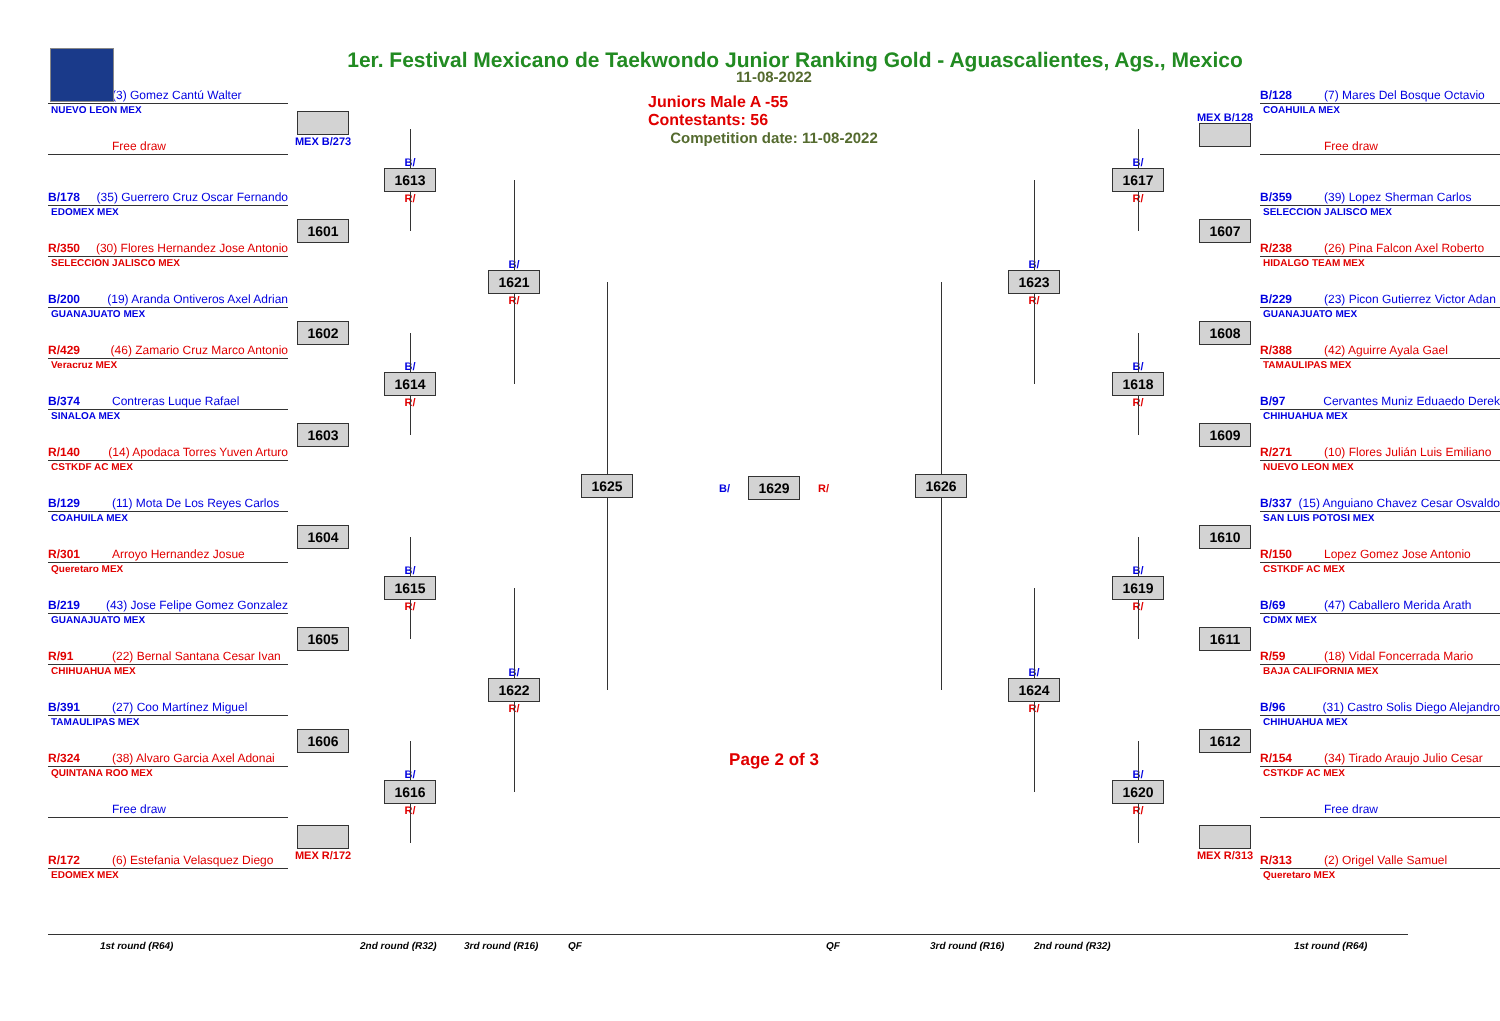1er. Festival Mexicano de Taekwondo Junior Ranking Gold - Aguascalientes, Ags., Mexico
(3) Gomez Cantú Walter
NUEVO LEON MEX
Free draw
B/178 (35) Guerrero Cruz Oscar Fernando
EDOMEX MEX
R/350 (30) Flores Hernandez Jose Antonio
SELECCION JALISCO MEX
B/200 (19) Aranda Ontiveros Axel Adrian
GUANAJUATO MEX
R/429 (46) Zamario Cruz Marco Antonio
Veracruz MEX
B/374 Contreras Luque Rafael
SINALOA MEX
R/140 (14) Apodaca Torres Yuven Arturo
CSTKDF AC MEX
B/129 (11) Mota De Los Reyes Carlos
COAHUILA MEX
R/301 Arroyo Hernandez Josue
Queretaro MEX
B/219 (43) Jose Felipe Gomez Gonzalez
GUANAJUATO MEX
R/91 (22) Bernal Santana Cesar Ivan
CHIHUAHUA MEX
B/391 (27) Coo Martínez Miguel
TAMAULIPAS MEX
R/324 (38) Alvaro Garcia Axel Adonai
QUINTANA ROO MEX
Free draw
R/172 (6) Estefania Velasquez Diego
EDOMEX MEX
MEX B/273
1601
1602
1603
1604
1605
1606
MEX R/172
B/
1613
R/
B/
1614
R/
B/
1615
R/
B/
1616
R/
B/
1621
R/
B/
1622
R/
1625
11-08-2022
Juniors Male A -55 Contestants: 56
Competition date: 11-08-2022
B/
1629
R/
Page 2 of 3
1626
B/
1623
R/
B/
1624
R/
B/
1617
R/
B/
1618
R/
B/
1619
R/
B/
1620
R/
MEX B/128
1607
1608
1609
1610
1611
1612
MEX R/313
B/128 (7) Mares Del Bosque Octavio
COAHUILA MEX
Free draw
B/359 (39) Lopez Sherman Carlos
SELECCION JALISCO MEX
R/238 (26) Pina Falcon Axel Roberto
HIDALGO TEAM MEX
B/229 (23) Picon Gutierrez Victor Adan
GUANAJUATO MEX
R/388 (42) Aguirre Ayala Gael
TAMAULIPAS MEX
B/97 Cervantes Muniz Eduaedo Derek
CHIHUAHUA MEX
R/271 (10) Flores Julián Luis Emiliano
NUEVO LEON MEX
B/337 (15) Anguiano Chavez Cesar Osvaldo
SAN LUIS POTOSI MEX
R/150 Lopez Gomez Jose Antonio
CSTKDF AC MEX
B/69 (47) Caballero Merida Arath
CDMX MEX
R/59 (18) Vidal Foncerrada Mario
BAJA CALIFORNIA MEX
B/96 (31) Castro Solis Diego Alejandro
CHIHUAHUA MEX
R/154 (34) Tirado Araujo Julio Cesar
CSTKDF AC MEX
Free draw
R/313 (2) Origel Valle Samuel
Queretaro MEX
1st round (R64) 2nd round (R32) 3rd round (R16) QF QF 3rd round (R16) 2nd round (R32) 1st round (R64)